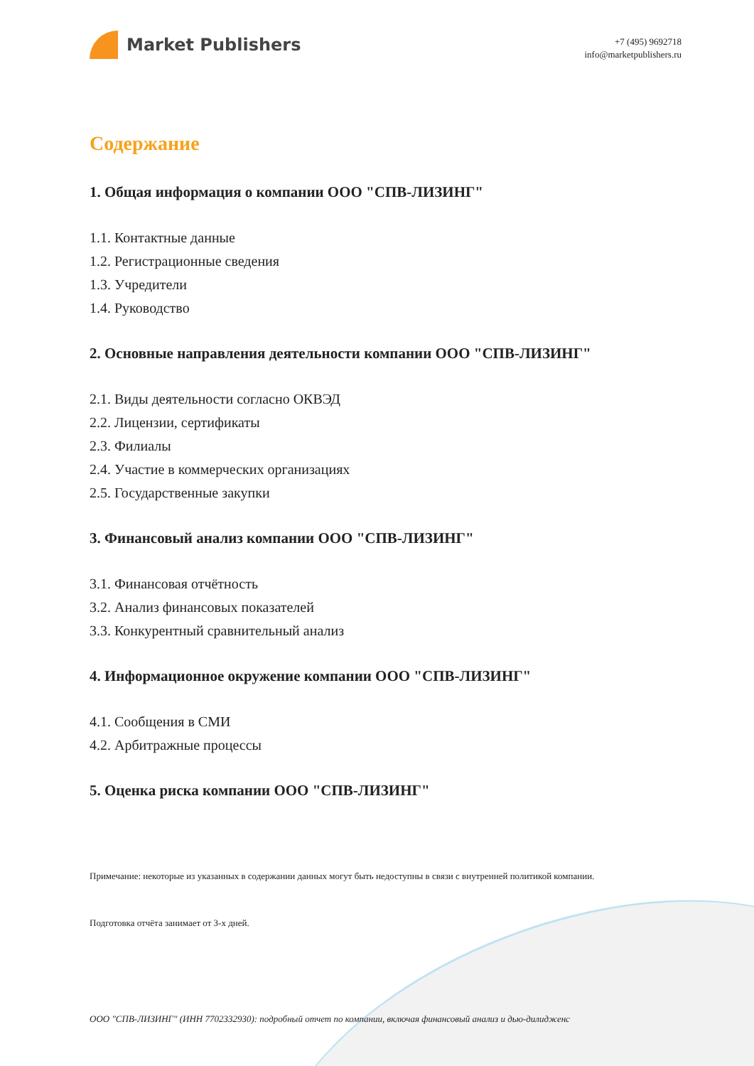Market Publishers
+7 (495) 9692718
info@marketpublishers.ru
Содержание
1. Общая информация о компании ООО "СПВ-ЛИЗИНГ"
1.1. Контактные данные
1.2. Регистрационные сведения
1.3. Учредители
1.4. Руководство
2. Основные направления деятельности компании ООО "СПВ-ЛИЗИНГ"
2.1. Виды деятельности согласно ОКВЭД
2.2. Лицензии, сертификаты
2.3. Филиалы
2.4. Участие в коммерческих организациях
2.5. Государственные закупки
3. Финансовый анализ компании ООО "СПВ-ЛИЗИНГ"
3.1. Финансовая отчётность
3.2. Анализ финансовых показателей
3.3. Конкурентный сравнительный анализ
4. Информационное окружение компании ООО "СПВ-ЛИЗИНГ"
4.1. Сообщения в СМИ
4.2. Арбитражные процессы
5. Оценка риска компании ООО "СПВ-ЛИЗИНГ"
Примечание: некоторые из указанных в содержании данных могут быть недоступны в связи с внутренней политикой компании.
Подготовка отчёта занимает от 3-х дней.
ООО "СПВ-ЛИЗИНГ" (ИНН 7702332930): подробный отчет по компании, включая финансовый анализ и дью-дилидженс